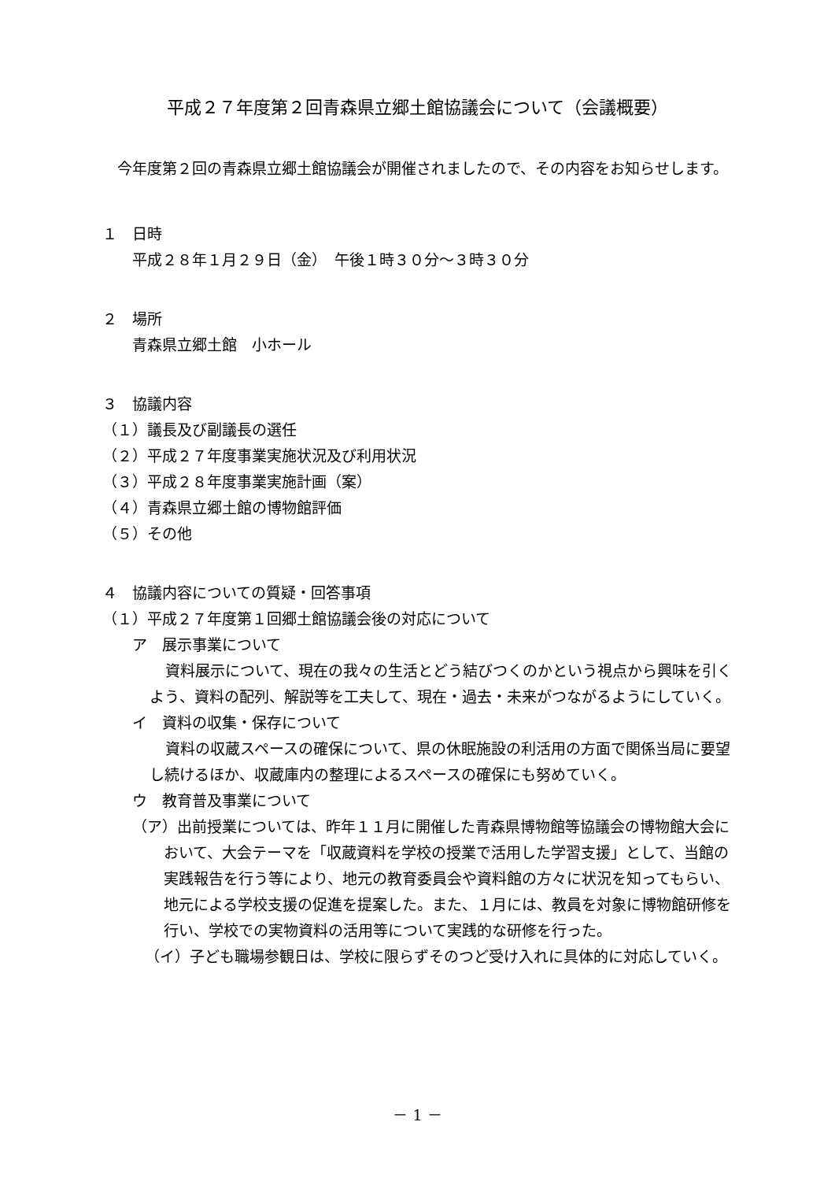平成２７年度第２回青森県立郷土館協議会について（会議概要）
今年度第２回の青森県立郷土館協議会が開催されましたので、その内容をお知らせします。
１　日時
平成２８年１月２９日（金）　午後１時３０分～３時３０分
２　場所
青森県立郷土館　小ホール
３　協議内容
（１）議長及び副議長の選任
（２）平成２７年度事業実施状況及び利用状況
（３）平成２８年度事業実施計画（案）
（４）青森県立郷土館の博物館評価
（５）その他
４　協議内容についての質疑・回答事項
（１）平成２７年度第１回郷土館協議会後の対応について
ア　展示事業について
資料展示について、現在の我々の生活とどう結びつくのかという視点から興味を引くよう、資料の配列、解説等を工夫して、現在・過去・未来がつながるようにしていく。
イ　資料の収集・保存について
資料の収蔵スペースの確保について、県の休眠施設の利活用の方面で関係当局に要望し続けるほか、収蔵庫内の整理によるスペースの確保にも努めていく。
ウ　教育普及事業について
（ア）出前授業については、昨年１１月に開催した青森県博物館等協議会の博物館大会において、大会テーマを「収蔵資料を学校の授業で活用した学習支援」として、当館の実践報告を行う等により、地元の教育委員会や資料館の方々に状況を知ってもらい、地元による学校支援の促進を提案した。また、１月には、教員を対象に博物館研修を行い、学校での実物資料の活用等について実践的な研修を行った。
（イ）子ども職場参観日は、学校に限らずそのつど受け入れに具体的に対応していく。
－ 1 －